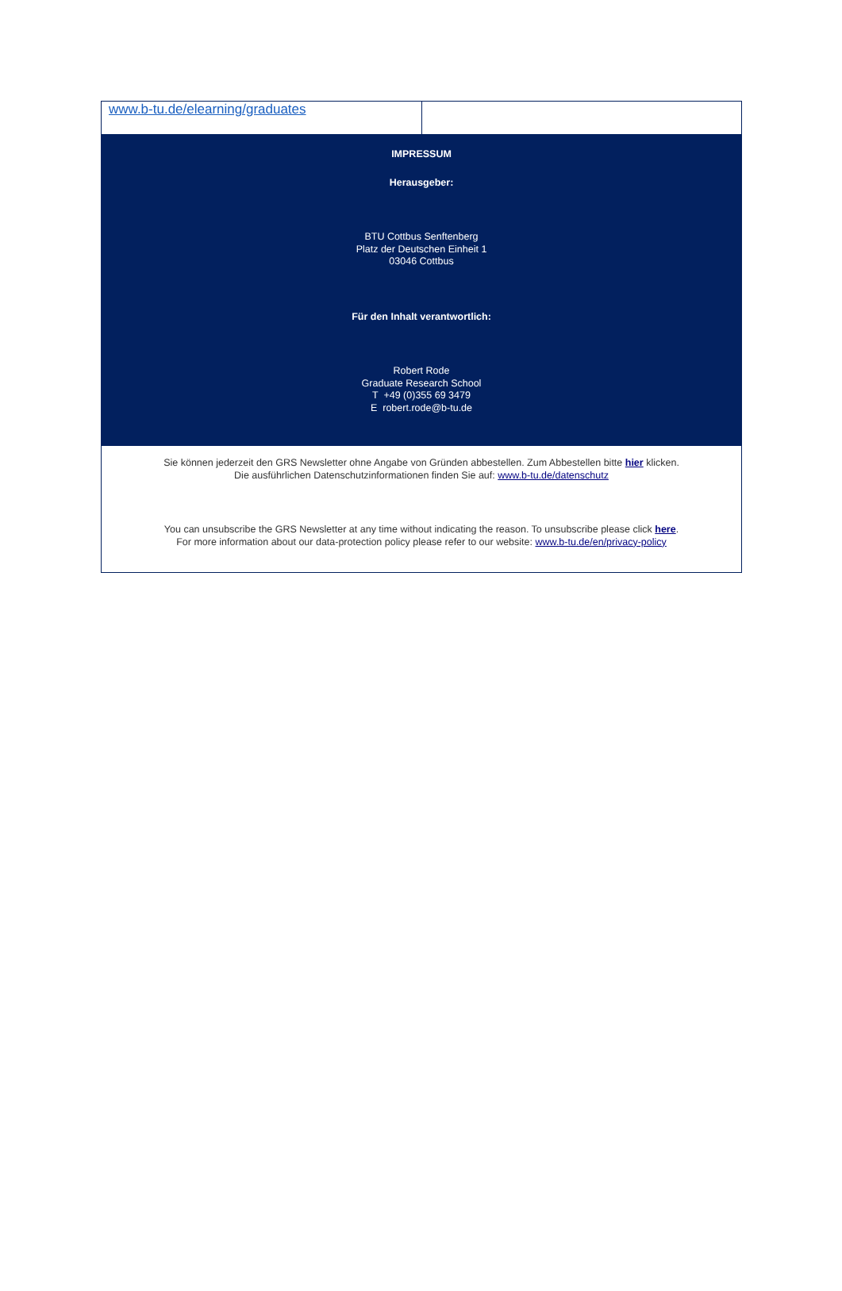www.b-tu.de/elearning/graduates
IMPRESSUM
Herausgeber:
BTU Cottbus Senftenberg
Platz der Deutschen Einheit 1
03046 Cottbus
Für den Inhalt verantwortlich:
Robert Rode
Graduate Research School
T +49 (0)355 69 3479
E robert.rode@b-tu.de
Sie können jederzeit den GRS Newsletter ohne Angabe von Gründen abbestellen. Zum Abbestellen bitte hier klicken.
Die ausführlichen Datenschutzinformationen finden Sie auf: www.b-tu.de/datenschutz
You can unsubscribe the GRS Newsletter at any time without indicating the reason. To unsubscribe please click here.
For more information about our data-protection policy please refer to our website: www.b-tu.de/en/privacy-policy